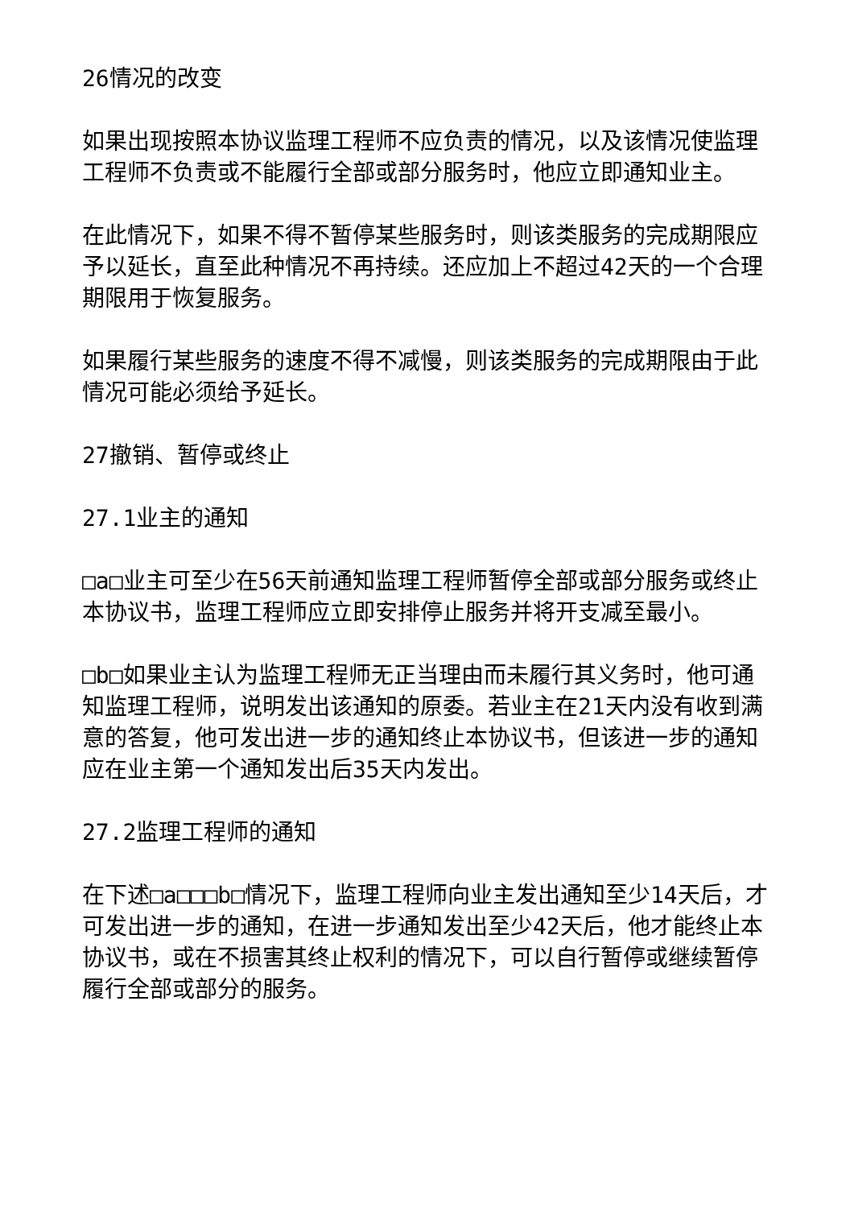26情况的改变
如果出现按照本协议监理工程师不应负责的情况，以及该情况使监理工程师不负责或不能履行全部或部分服务时，他应立即通知业主。
在此情况下，如果不得不暂停某些服务时，则该类服务的完成期限应予以延长，直至此种情况不再持续。还应加上不超过42天的一个合理期限用于恢复服务。
如果履行某些服务的速度不得不减慢，则该类服务的完成期限由于此情况可能必须给予延长。
27撤销、暂停或终止
27.1业主的通知
□a□业主可至少在56天前通知监理工程师暂停全部或部分服务或终止本协议书，监理工程师应立即安排停止服务并将开支减至最小。
□b□如果业主认为监理工程师无正当理由而未履行其义务时，他可通知监理工程师，说明发出该通知的原委。若业主在21天内没有收到满意的答复，他可发出进一步的通知终止本协议书，但该进一步的通知应在业主第一个通知发出后35天内发出。
27.2监理工程师的通知
在下述□a□□□b□情况下，监理工程师向业主发出通知至少14天后，才可发出进一步的通知，在进一步通知发出至少42天后，他才能终止本协议书，或在不损害其终止权利的情况下，可以自行暂停或继续暂停履行全部或部分的服务。